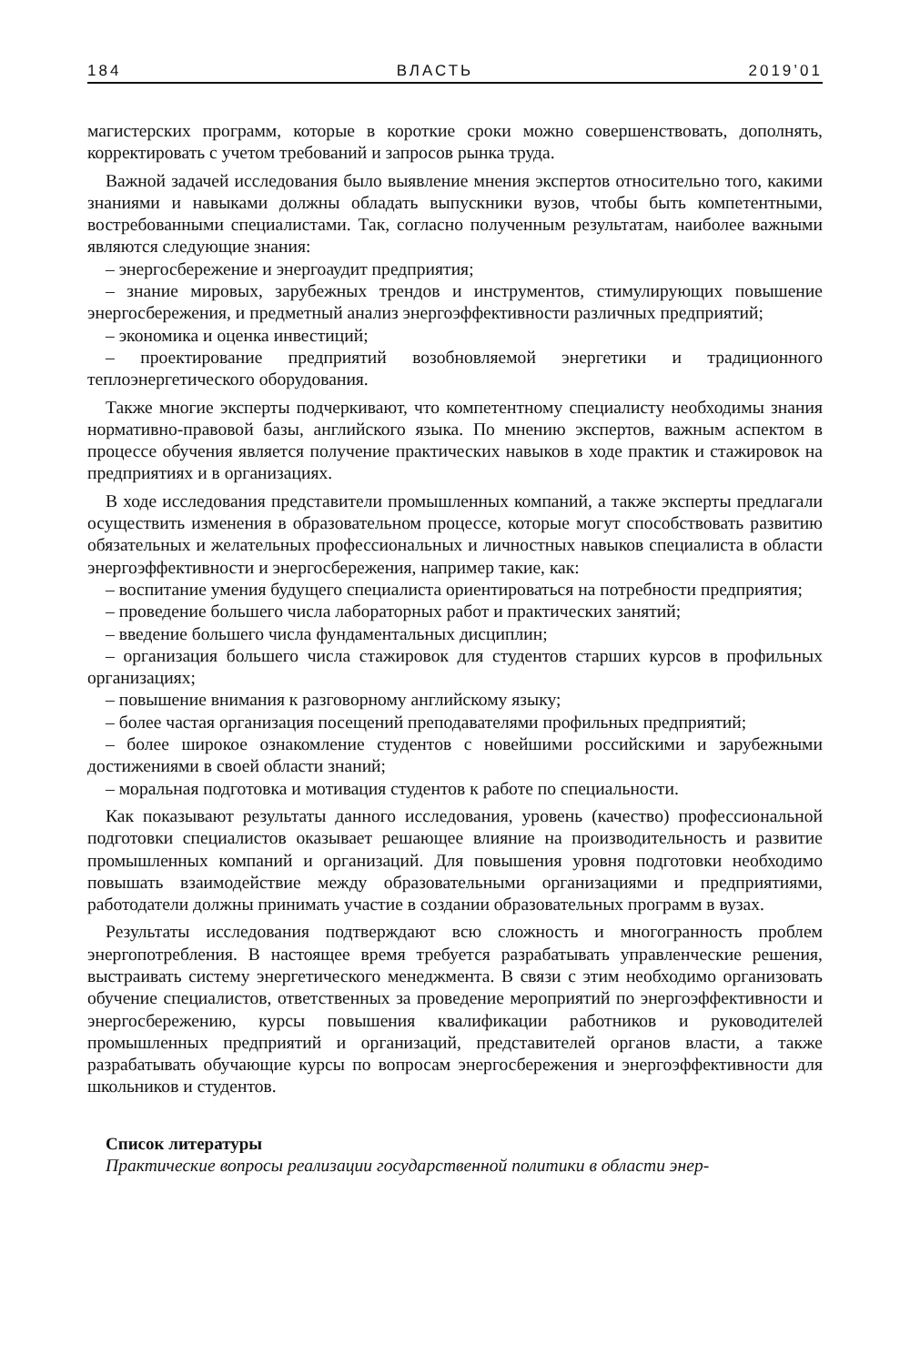184 ВЛАСТЬ 2019’01
магистерских программ, которые в короткие сроки можно совершенствовать, дополнять, корректировать с учетом требований и запросов рынка труда.
Важной задачей исследования было выявление мнения экспертов относительно того, какими знаниями и навыками должны обладать выпускники вузов, чтобы быть компетентными, востребованными специалистами. Так, согласно полученным результатам, наиболее важными являются следующие знания:
– энергосбережение и энергоаудит предприятия;
– знание мировых, зарубежных трендов и инструментов, стимулирующих повышение энергосбережения, и предметный анализ энергоэффективности различных предприятий;
– экономика и оценка инвестиций;
– проектирование предприятий возобновляемой энергетики и традиционного теплоэнергетического оборудования.
Также многие эксперты подчеркивают, что компетентному специалисту необходимы знания нормативно-правовой базы, английского языка. По мнению экспертов, важным аспектом в процессе обучения является получение практических навыков в ходе практик и стажировок на предприятиях и в организациях.
В ходе исследования представители промышленных компаний, а также эксперты предлагали осуществить изменения в образовательном процессе, которые могут способствовать развитию обязательных и желательных профессиональных и личностных навыков специалиста в области энергоэффективности и энергосбережения, например такие, как:
– воспитание умения будущего специалиста ориентироваться на потребности предприятия;
– проведение большего числа лабораторных работ и практических занятий;
– введение большего числа фундаментальных дисциплин;
– организация большего числа стажировок для студентов старших курсов в профильных организациях;
– повышение внимания к разговорному английскому языку;
– более частая организация посещений преподавателями профильных предприятий;
– более широкое ознакомление студентов с новейшими российскими и зарубежными достижениями в своей области знаний;
– моральная подготовка и мотивация студентов к работе по специальности.
Как показывают результаты данного исследования, уровень (качество) профессиональной подготовки специалистов оказывает решающее влияние на производительность и развитие промышленных компаний и организаций. Для повышения уровня подготовки необходимо повышать взаимодействие между образовательными организациями и предприятиями, работодатели должны принимать участие в создании образовательных программ в вузах.
Результаты исследования подтверждают всю сложность и многогранность проблем энергопотребления. В настоящее время требуется разрабатывать управленческие решения, выстраивать систему энергетического менеджмента. В связи с этим необходимо организовать обучение специалистов, ответственных за проведение мероприятий по энергоэффективности и энергосбережению, курсы повышения квалификации работников и руководителей промышленных предприятий и организаций, представителей органов власти, а также разрабатывать обучающие курсы по вопросам энергосбережения и энергоэффективности для школьников и студентов.
Список литературы
Практические вопросы реализации государственной политики в области энер-